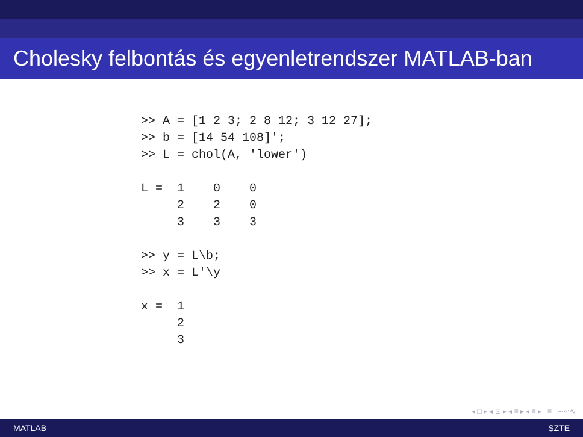Cholesky felbontás és egyenletrendszer MATLAB-ban
>> A = [1 2 3; 2 8 12; 3 12 27];
>> b = [14 54 108]';
>> L = chol(A, 'lower')

L =  1    0    0
     2    2    0
     3    3    3

>> y = L\b;
>> x = L'\y

x =  1
     2
     3
◂ □ ▸ ◂ ⊡ ▸ ◂ ≡ ▸ ◂ ≡ ▸ ≡ ∽∾∿
MATLAB SZTE